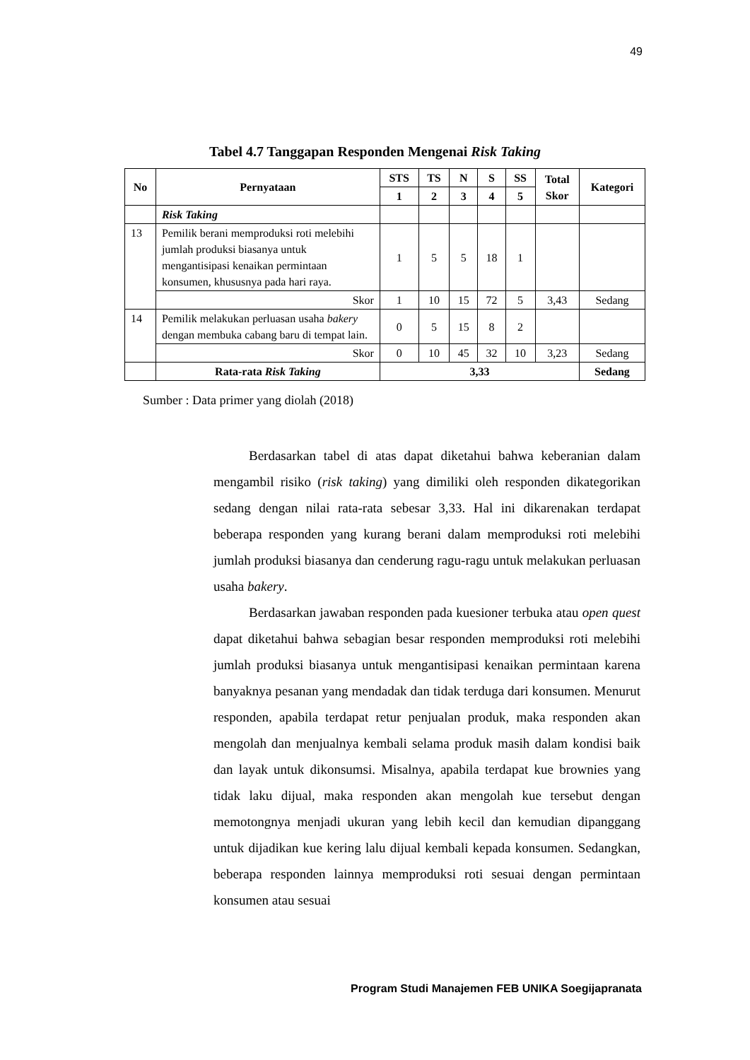49
Tabel 4.7 Tanggapan Responden Mengenai Risk Taking
| No | Pernyataan | STS | TS | N | S | SS | Total Skor | Kategori |
| --- | --- | --- | --- | --- | --- | --- | --- | --- |
| | | 1 | 2 | 3 | 4 | 5 | | |
| | Risk Taking | | | | | | | |
| 13 | Pemilik berani memproduksi roti melebihi jumlah produksi biasanya untuk mengantisipasi kenaikan permintaan konsumen, khususnya pada hari raya. | 1 | 5 | 5 | 18 | 1 | | |
| | Skor | 1 | 10 | 15 | 72 | 5 | 3,43 | Sedang |
| 14 | Pemilik melakukan perluasan usaha bakery dengan membuka cabang baru di tempat lain. | 0 | 5 | 15 | 8 | 2 | | |
| | Skor | 0 | 10 | 45 | 32 | 10 | 3,23 | Sedang |
| | Rata-rata Risk Taking | 3,33 | | | | | | Sedang |
Sumber : Data primer yang diolah (2018)
Berdasarkan tabel di atas dapat diketahui bahwa keberanian dalam mengambil risiko (risk taking) yang dimiliki oleh responden dikategorikan sedang dengan nilai rata-rata sebesar 3,33. Hal ini dikarenakan terdapat beberapa responden yang kurang berani dalam memproduksi roti melebihi jumlah produksi biasanya dan cenderung ragu-ragu untuk melakukan perluasan usaha bakery.
Berdasarkan jawaban responden pada kuesioner terbuka atau open quest dapat diketahui bahwa sebagian besar responden memproduksi roti melebihi jumlah produksi biasanya untuk mengantisipasi kenaikan permintaan karena banyaknya pesanan yang mendadak dan tidak terduga dari konsumen. Menurut responden, apabila terdapat retur penjualan produk, maka responden akan mengolah dan menjualnya kembali selama produk masih dalam kondisi baik dan layak untuk dikonsumsi. Misalnya, apabila terdapat kue brownies yang tidak laku dijual, maka responden akan mengolah kue tersebut dengan memotongnya menjadi ukuran yang lebih kecil dan kemudian dipanggang untuk dijadikan kue kering lalu dijual kembali kepada konsumen. Sedangkan, beberapa responden lainnya memproduksi roti sesuai dengan permintaan konsumen atau sesuai
Program Studi Manajemen FEB UNIKA Soegijapranata